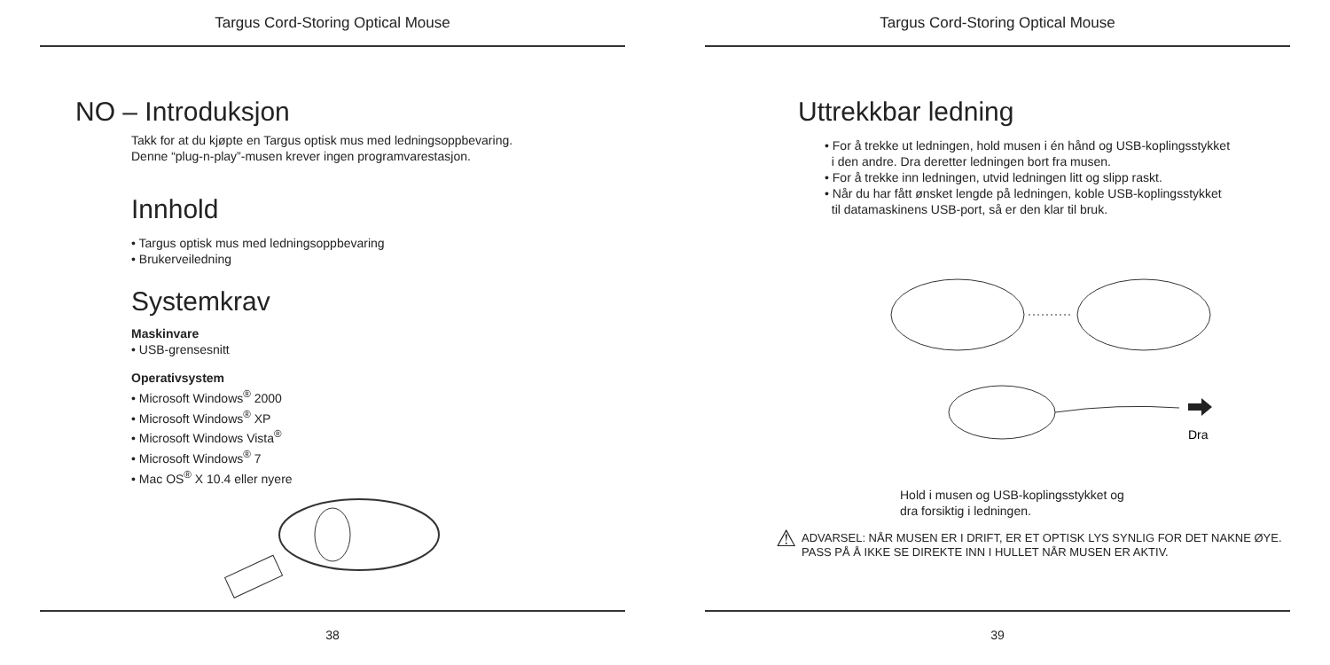Targus Cord-Storing Optical Mouse
NO – Introduksjon
Takk for at du kjøpte en Targus optisk mus med ledningsoppbevaring.
Denne “plug-n-play”-musen krever ingen programvarestasjon.
Innhold
• Targus optisk mus med ledningsoppbevaring
• Brukerveiledning
Systemkrav
Maskinvare
• USB-grensesnitt
Operativsystem
• Microsoft Windows<sup>®</sup> 2000
• Microsoft Windows<sup>®</sup> XP
• Microsoft Windows Vista<sup>®</sup>
• Microsoft Windows<sup>®</sup> 7
• Mac OS<sup>®</sup> X 10.4 eller nyere
38
Targus Cord-Storing Optical Mouse
Uttrekkbar ledning
• For å trekke ut ledningen, hold musen i én hånd og USB-koplingsstykket
i den andre. Dra deretter ledningen bort fra musen.
• For å trekke inn ledningen, utvid ledningen litt og slipp raskt.
• Når du har fått ønsket lengde på ledningen, koble USB-koplingsstykket
til datamaskinens USB-port, så er den klar til bruk.
Dra
Hold i musen og USB-koplingsstykket og
dra forsiktig i ledningen.
⚠ ADVARSEL: NÅR MUSEN ER I DRIFT, ER ET OPTISK LYS SYNLIG FOR DET NAKNE ØYE.
PASS PÅ Å IKKE SE DIREKTE INN I HULLET NÅR MUSEN ER AKTIV.
39